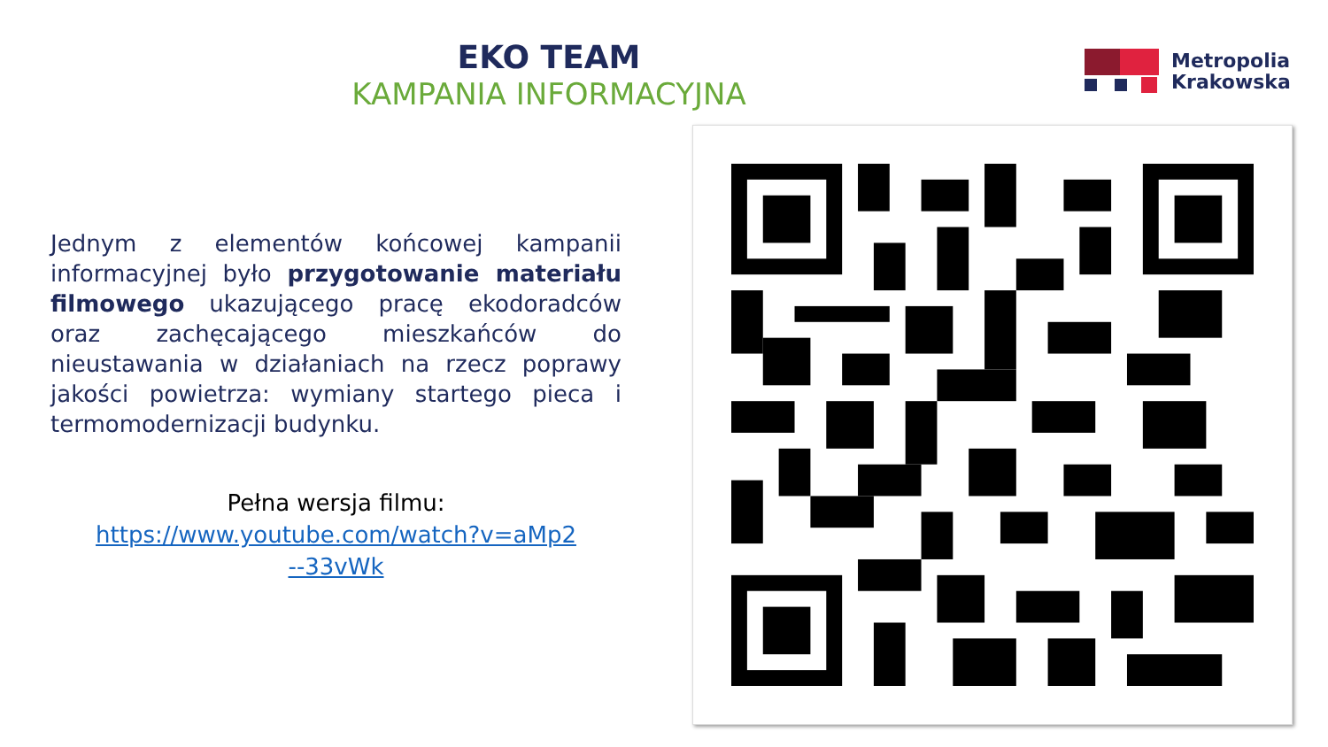EKO TEAM
KAMPANIA INFORMACYJNA
Metropolia
Krakowska
Jednym z elementów końcowej kampanii informacyjnej było przygotowanie materiału filmowego ukazującego pracę ekodoradców oraz zachęcającego mieszkańców do nieustawania w działaniach na rzecz poprawy jakości powietrza: wymiany startego pieca i termomodernizacji budynku.
Pełna wersja filmu:
https://www.youtube.com/watch?v=aMp2
--33vWk